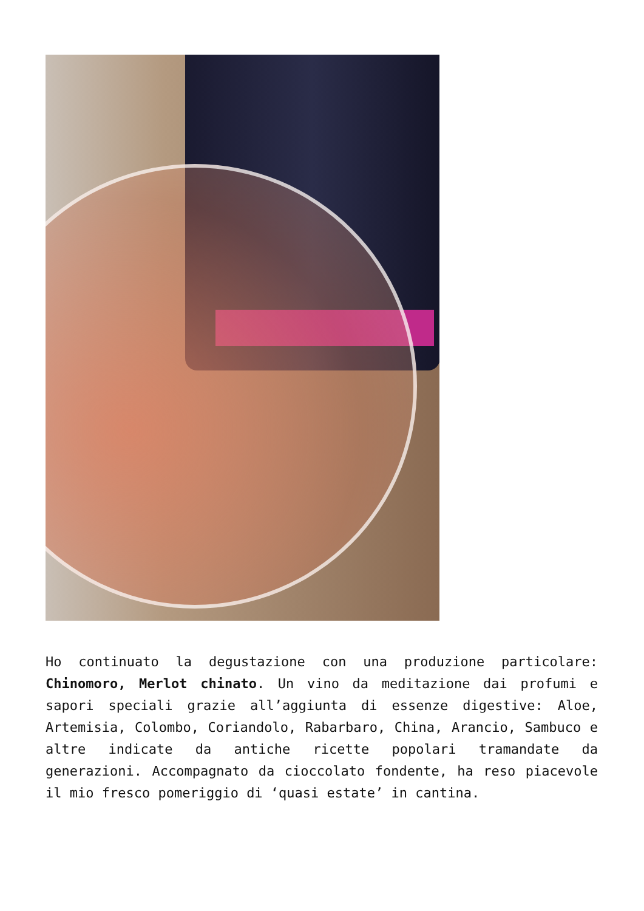Ho continuato la degustazione con una produzione particolare: Chinomoro, Merlot chinato. Un vino da meditazione dai profumi e sapori speciali grazie all’aggiunta di essenze digestive: Aloe, Artemisia, Colombo, Coriandolo, Rabarbaro, China, Arancio, Sambuco e altre indicate da antiche ricette popolari tramandate da generazioni. Accompagnato da cioccolato fondente, ha reso piacevole il mio fresco pomeriggio di ‘quasi estate’ in cantina.